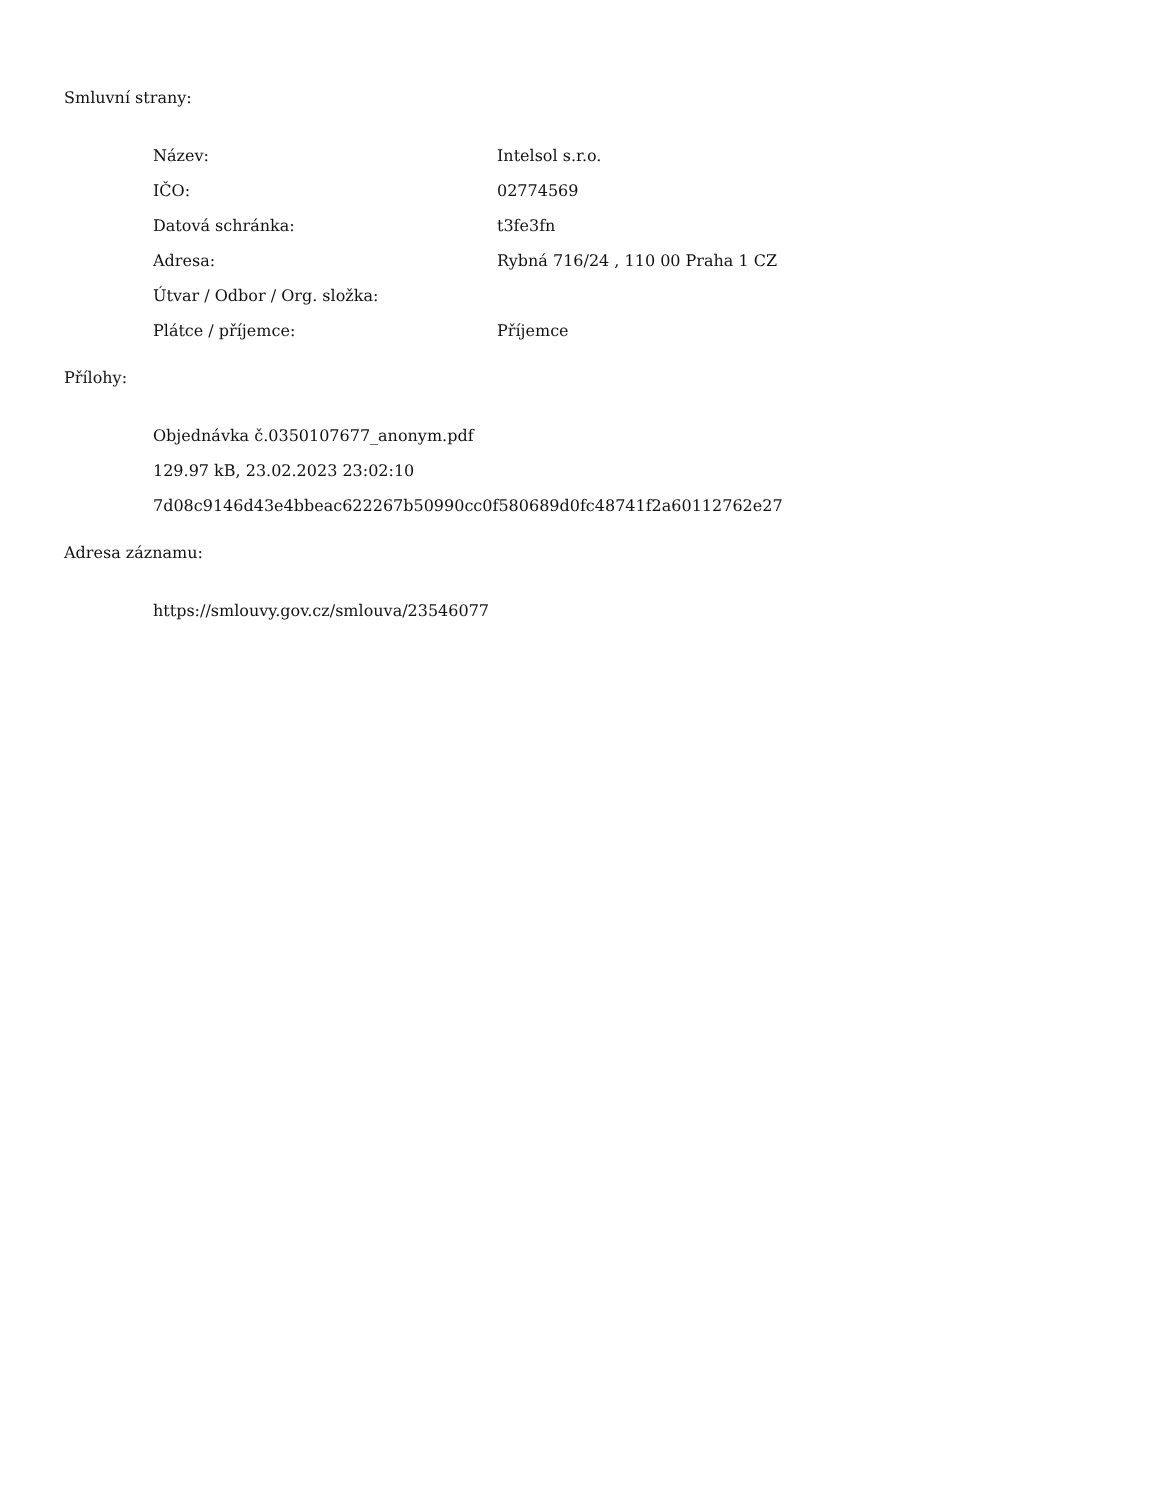Smluvní strany:
| Název: | Intelsol s.r.o. |
| IČO: | 02774569 |
| Datová schránka: | t3fe3fn |
| Adresa: | Rybná 716/24 , 110 00 Praha 1 CZ |
| Útvar / Odbor / Org. složka: | |
| Plátce / příjemce: | Příjemce |
Přílohy:
Objednávka č.0350107677_anonym.pdf
129.97 kB, 23.02.2023 23:02:10
7d08c9146d43e4bbeac622267b50990cc0f580689d0fc48741f2a60112762e27
Adresa záznamu:
https://smlouvy.gov.cz/smlouva/23546077